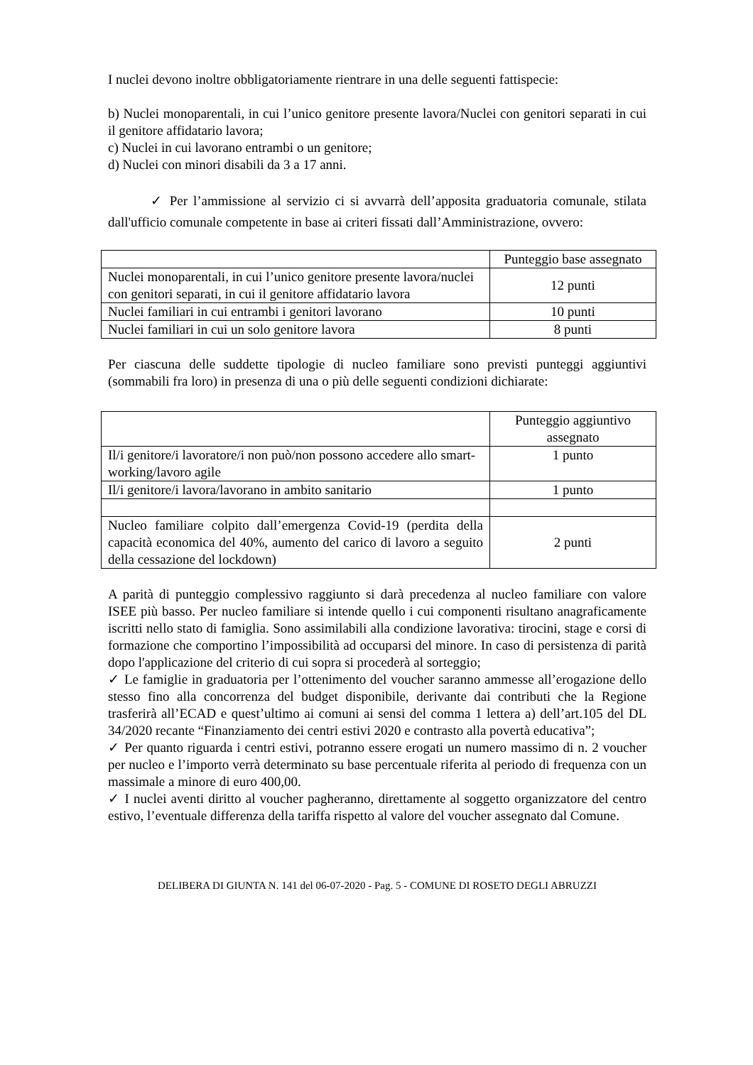I nuclei devono inoltre obbligatoriamente rientrare in una delle seguenti fattispecie:
b) Nuclei monoparentali, in cui l’unico genitore presente lavora/Nuclei con genitori separati in cui il genitore affidatario lavora;
c) Nuclei in cui lavorano entrambi o un genitore;
d) Nuclei con minori disabili da 3 a 17 anni.
✓ Per l’ammissione al servizio ci si avvarrà dell’apposita graduatoria comunale, stilata dall'ufficio comunale competente in base ai criteri fissati dall’Amministrazione, ovvero:
| | Punteggio base assegnato |
| Nuclei monoparentali, in cui l’unico genitore presente lavora/nuclei con genitori separati, in cui il genitore affidatario lavora | 12 punti |
| Nuclei familiari in cui entrambi i genitori lavorano | 10 punti |
| Nuclei familiari in cui un solo genitore lavora | 8 punti |
Per ciascuna delle suddette tipologie di nucleo familiare sono previsti punteggi aggiuntivi (sommabili fra loro) in presenza di una o più delle seguenti condizioni dichiarate:
| | Punteggio aggiuntivo assegnato |
| Il/i genitore/i lavoratore/i non può/non possono accedere allo smart-working/lavoro agile | 1 punto |
| Il/i genitore/i lavora/lavorano in ambito sanitario | 1 punto |
| Nucleo familiare colpito dall’emergenza Covid-19 (perdita della capacità economica del 40%, aumento del carico di lavoro a seguito della cessazione del lockdown) | 2 punti |
A parità di punteggio complessivo raggiunto si darà precedenza al nucleo familiare con valore ISEE più basso. Per nucleo familiare si intende quello i cui componenti risultano anagraficamente iscritti nello stato di famiglia. Sono assimilabili alla condizione lavorativa: tirocini, stage e corsi di formazione che comportino l’impossibilità ad occuparsi del minore. In caso di persistenza di parità dopo l'applicazione del criterio di cui sopra si procederà al sorteggio;
✓ Le famiglie in graduatoria per l’ottenimento del voucher saranno ammesse all’erogazione dello stesso fino alla concorrenza del budget disponibile, derivante dai contributi che la Regione trasferirà all’ECAD e quest’ultimo ai comuni ai sensi del comma 1 lettera a) dell’art.105 del DL 34/2020 recante “Finanziamento dei centri estivi 2020 e contrasto alla povertà educativa”;
✓ Per quanto riguarda i centri estivi, potranno essere erogati un numero massimo di n. 2 voucher per nucleo e l’importo verrà determinato su base percentuale riferita al periodo di frequenza con un massimale a minore di euro 400,00.
✓ I nuclei aventi diritto al voucher pagheranno, direttamente al soggetto organizzatore del centro estivo, l’eventuale differenza della tariffa rispetto al valore del voucher assegnato dal Comune.
DELIBERA DI GIUNTA N. 141 del 06-07-2020 - Pag. 5 - COMUNE DI ROSETO DEGLI ABRUZZI